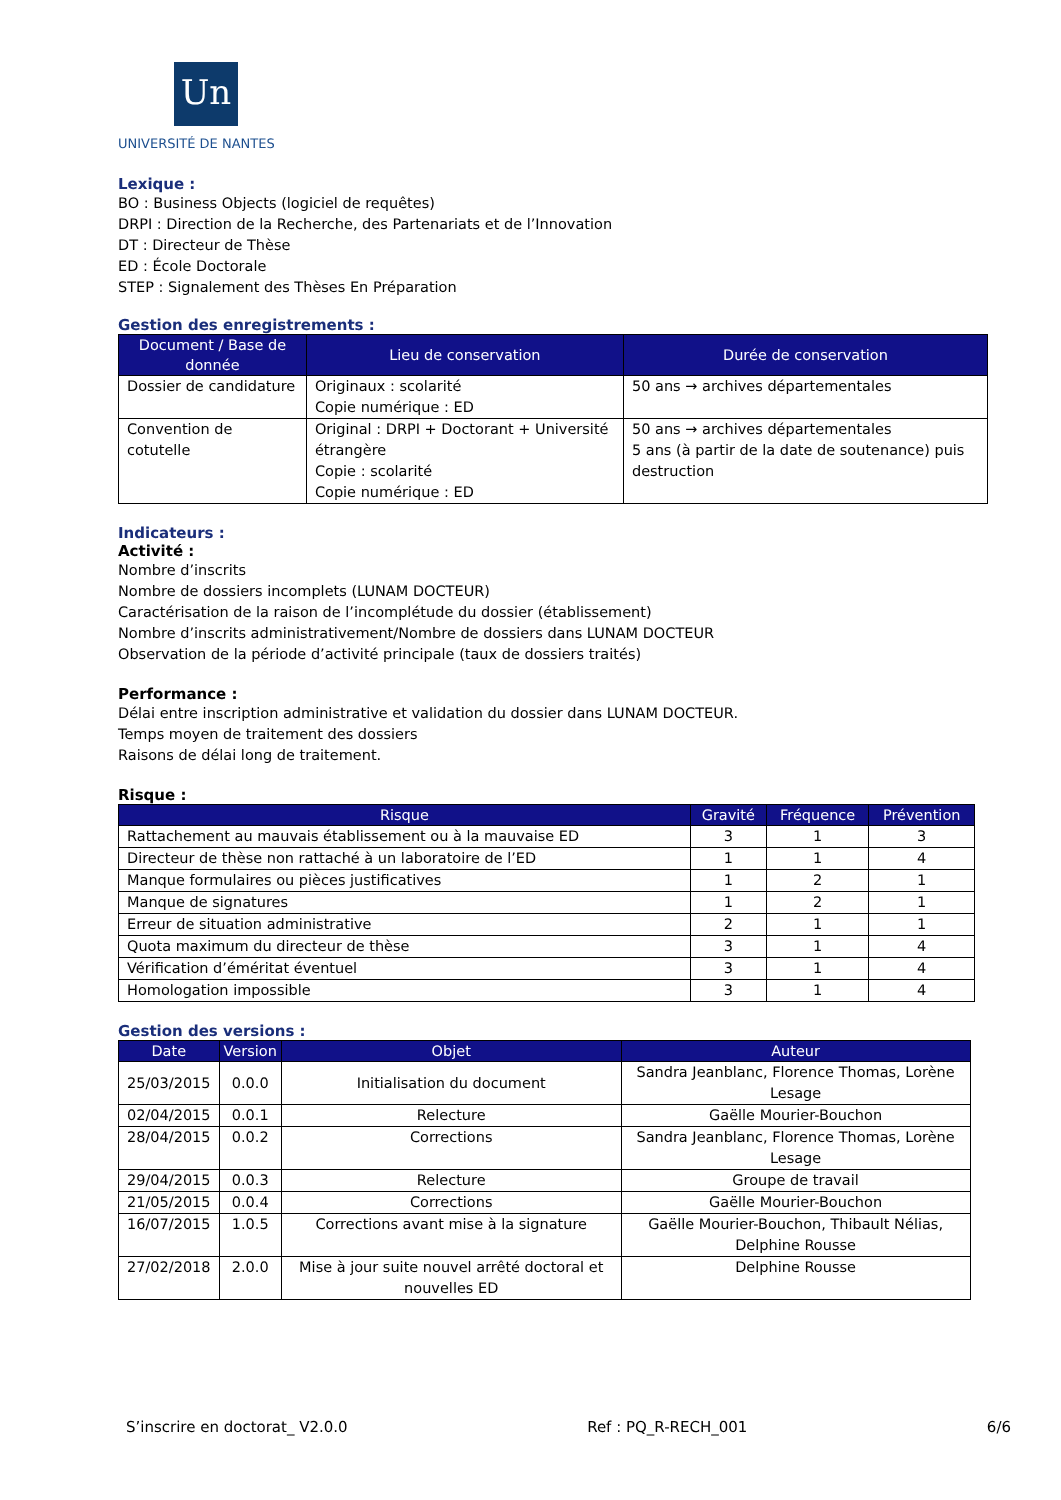Un
UNIVERSITÉ DE NANTES
Lexique :
BO : Business Objects (logiciel de requêtes)
DRPI : Direction de la Recherche, des Partenariats et de l’Innovation
DT : Directeur de Thèse
ED : École Doctorale
STEP : Signalement des Thèses En Préparation
Gestion des enregistrements :
| Document / Base de donnée | Lieu de conservation | Durée de conservation |
| --- | --- | --- |
| Dossier de candidature | Originaux : scolarité Copie numérique : ED | 50 ans → archives départementales |
| Convention de cotutelle | Original : DRPI + Doctorant + Université étrangère Copie : scolarité Copie numérique : ED | 50 ans → archives départementales 5 ans (à partir de la date de soutenance) puis destruction |
Indicateurs :
Activité :
Nombre d’inscrits
Nombre de dossiers incomplets (LUNAM DOCTEUR)
Caractérisation de la raison de l’incomplétude du dossier (établissement)
Nombre d’inscrits administrativement/Nombre de dossiers dans LUNAM DOCTEUR
Observation de la période d’activité principale (taux de dossiers traités)
Performance :
Délai entre inscription administrative et validation du dossier dans LUNAM DOCTEUR.
Temps moyen de traitement des dossiers
Raisons de délai long de traitement.
Risque :
| Risque | Gravité | Fréquence | Prévention |
| --- | --- | --- | --- |
| Rattachement au mauvais établissement ou à la mauvaise ED | 3 | 1 | 3 |
| Directeur de thèse non rattaché à un laboratoire de l’ED | 1 | 1 | 4 |
| Manque formulaires ou pièces justificatives | 1 | 2 | 1 |
| Manque de signatures | 1 | 2 | 1 |
| Erreur de situation administrative | 2 | 1 | 1 |
| Quota maximum du directeur de thèse | 3 | 1 | 4 |
| Vérification d’éméritat éventuel | 3 | 1 | 4 |
| Homologation impossible | 3 | 1 | 4 |
Gestion des versions :
| Date | Version | Objet | Auteur |
| --- | --- | --- | --- |
| 25/03/2015 | 0.0.0 | Initialisation du document | Sandra Jeanblanc, Florence Thomas, Lorène Lesage |
| 02/04/2015 | 0.0.1 | Relecture | Gaëlle Mourier-Bouchon |
| 28/04/2015 | 0.0.2 | Corrections | Sandra Jeanblanc, Florence Thomas, Lorène Lesage |
| 29/04/2015 | 0.0.3 | Relecture | Groupe de travail |
| 21/05/2015 | 0.0.4 | Corrections | Gaëlle Mourier-Bouchon |
| 16/07/2015 | 1.0.5 | Corrections avant mise à la signature | Gaëlle Mourier-Bouchon, Thibault Nélias, Delphine Rousse |
| 27/02/2018 | 2.0.0 | Mise à jour suite nouvel arrêté doctoral et nouvelles ED | Delphine Rousse |
S’inscrire en doctorat_ V2.0.0 Ref : PQ_R-RECH_001 6/6